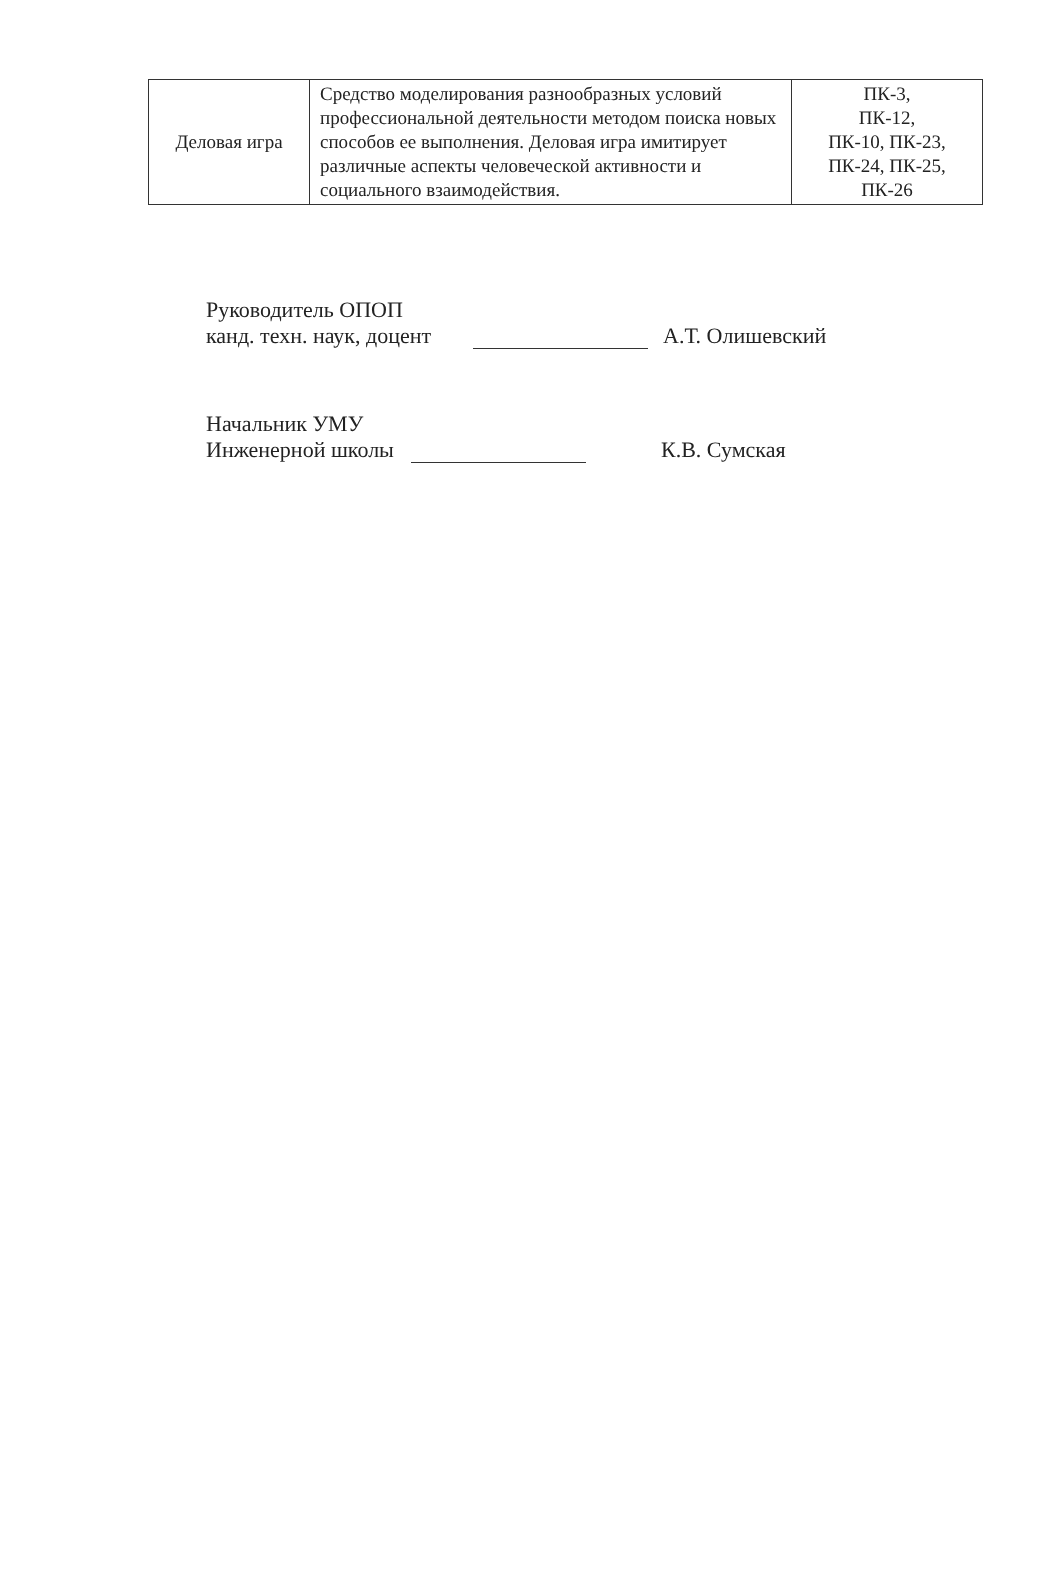| Деловая игра | Средство моделирования разнообразных условий профессиональной деятельности методом поиска новых способов ее выполнения. Деловая игра имитирует различные аспекты человеческой активности и социального взаимодействия. | ПК-3, ПК-12, ПК-10, ПК-23, ПК-24, ПК-25, ПК-26 |
Руководитель ОПОП
канд. техн. наук, доцент
А.Т. Олишевский
Начальник УМУ
Инженерной школы
К.В. Сумская